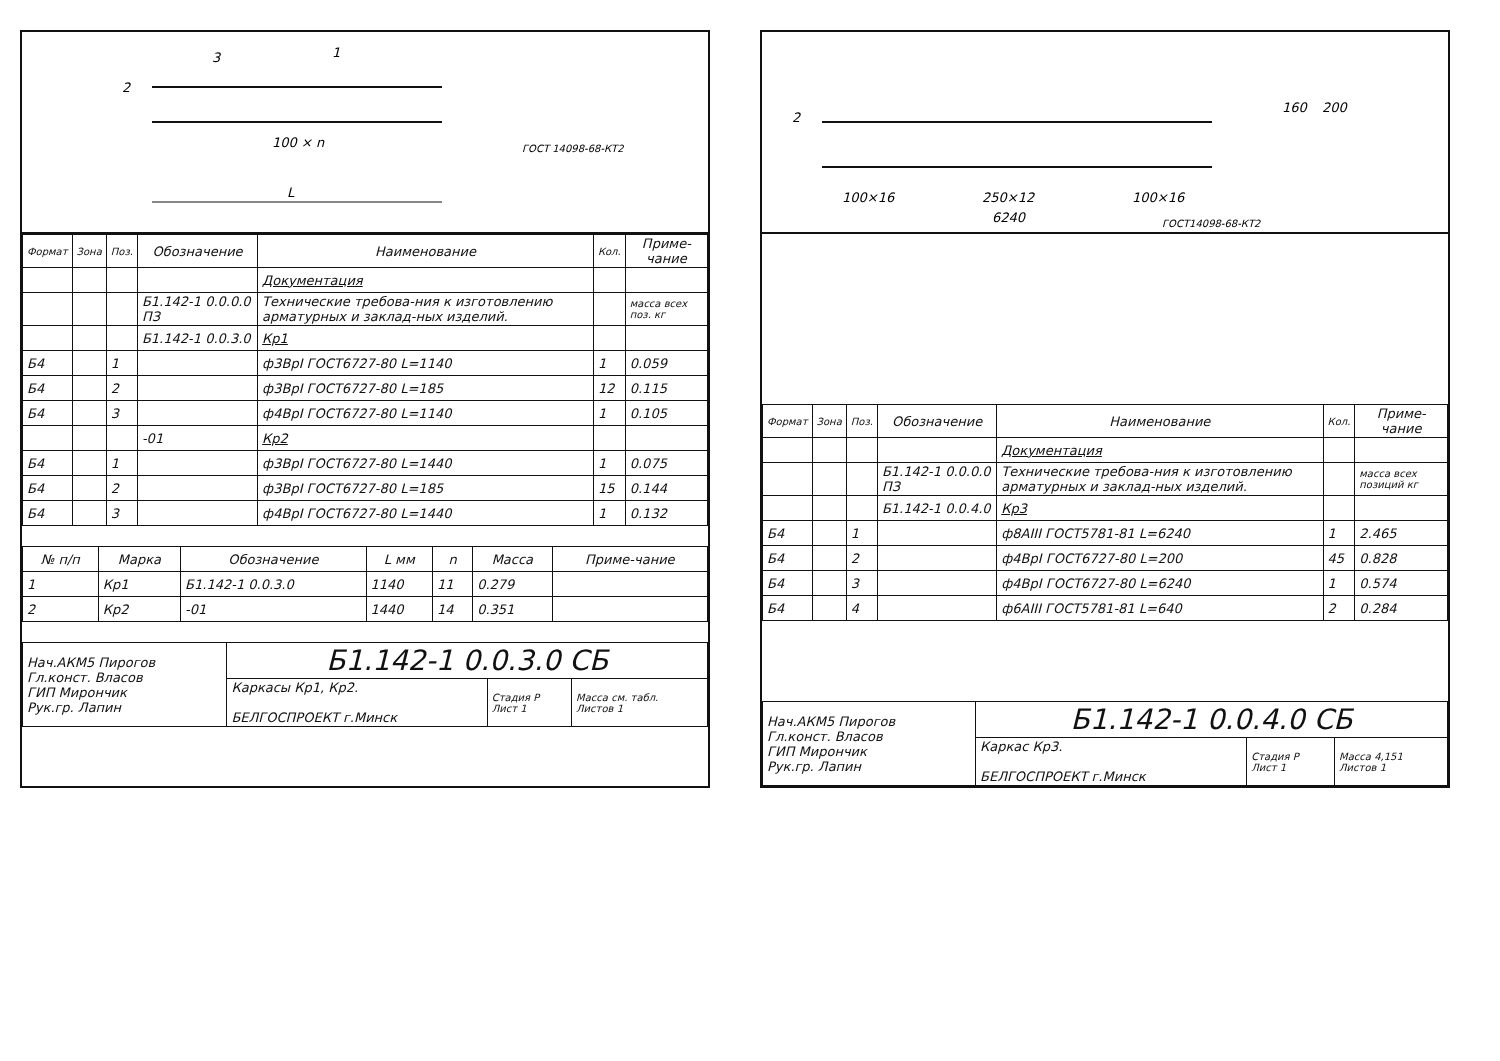100 × n
L
2
3
1
ГОСТ 14098-68-КТ2
| Формат | Зона | Поз. | Обозначение | Наименование | Кол. | Приме-чание |
| --- | --- | --- | --- | --- | --- | --- |
| | | | | Документация | | |
| | | | Б1.142-1 0.0.0.0 ПЗ | Технические требова-ния к изготовлению арматурных и заклад-ных изделий. | | масса всех поз. кг |
| | | | Б1.142-1 0.0.3.0 | Кр1 | | |
| Б4 | | 1 | | ф3ВрI ГОСТ6727-80 L=1140 | 1 | 0.059 |
| Б4 | | 2 | | ф3ВрI ГОСТ6727-80 L=185 | 12 | 0.115 |
| Б4 | | 3 | | ф4ВрI ГОСТ6727-80 L=1140 | 1 | 0.105 |
| | | | -01 | Кр2 | | |
| Б4 | | 1 | | ф3ВрI ГОСТ6727-80 L=1440 | 1 | 0.075 |
| Б4 | | 2 | | ф3ВрI ГОСТ6727-80 L=185 | 15 | 0.144 |
| Б4 | | 3 | | ф4ВрI ГОСТ6727-80 L=1440 | 1 | 0.132 |
| № п/п | Марка | Обозначение | L мм | n | Масса | Приме-чание |
| --- | --- | --- | --- | --- | --- | --- |
| 1 | Кр1 | Б1.142-1 0.0.3.0 | 1140 | 11 | 0.279 | |
| 2 | Кр2 | -01 | 1440 | 14 | 0.351 | |
| Нач.АКМ5 Пирогов Гл.конст. Власов ГИП Мирончик Рук.гр. Лапин | Б1.142-1 0.0.3.0 СБ | | |
| | Каркасы Кр1, Кр2. БЕЛГОСПРОЕКТ г.Минск | Стадия Р Лист 1 | Масса см. табл. Листов 1 |
100×16
250×12
100×16
6240
2
160
200
ГОСТ14098-68-КТ2
| Формат | Зона | Поз. | Обозначение | Наименование | Кол. | Приме-чание |
| --- | --- | --- | --- | --- | --- | --- |
| | | | | Документация | | |
| | | | Б1.142-1 0.0.0.0 ПЗ | Технические требова-ния к изготовлению арматурных и заклад-ных изделий. | | масса всех позиций кг |
| | | | Б1.142-1 0.0.4.0 | Кр3 | | |
| Б4 | | 1 | | ф8АIII ГОСТ5781-81 L=6240 | 1 | 2.465 |
| Б4 | | 2 | | ф4ВрI ГОСТ6727-80 L=200 | 45 | 0.828 |
| Б4 | | 3 | | ф4ВрI ГОСТ6727-80 L=6240 | 1 | 0.574 |
| Б4 | | 4 | | ф6АIII ГОСТ5781-81 L=640 | 2 | 0.284 |
| Нач.АКМ5 Пирогов Гл.конст. Власов ГИП Мирончик Рук.гр. Лапин | Б1.142-1 0.0.4.0 СБ | | |
| | Каркас Кр3. БЕЛГОСПРОЕКТ г.Минск | Стадия Р Лист 1 | Масса 4,151 Листов 1 |